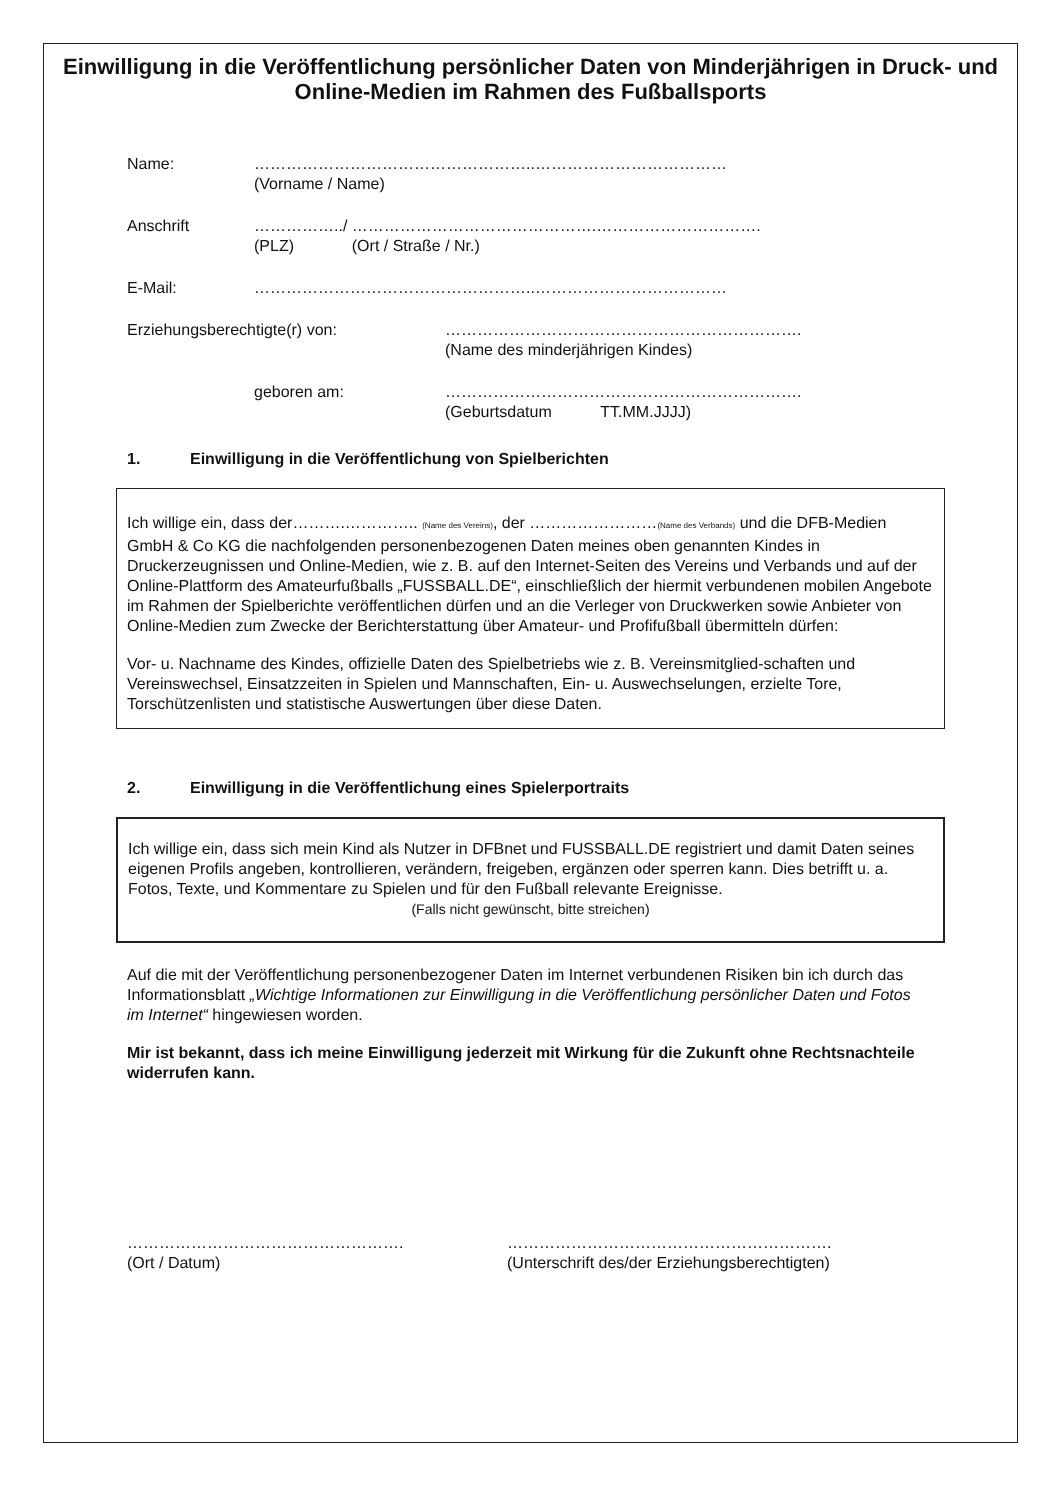Einwilligung in die Veröffentlichung persönlicher Daten von Minderjährigen in Druck- und Online-Medien im Rahmen des Fußballsports
Name: ……………………………………………..………………………………
(Vorname / Name)
Anschrift ……………../ ……………………………………….………………………….
(PLZ) (Ort / Straße / Nr.)
E-Mail: ……………………………………………..………………………………
Erziehungsberechtigte(r) von: ………………………………………………………….
(Name des minderjährigen Kindes)
geboren am: ………………………………………………………….
(Geburtsdatum TT.MM.JJJJ)
1. Einwilligung in die Veröffentlichung von Spielberichten
Ich willige ein, dass der……….………….. (Name des Vereins), der ……………………(Name des Verbands) und die DFB-Medien GmbH & Co KG die nachfolgenden personenbezogenen Daten meines oben genannten Kindes in Druckerzeugnissen und Online-Medien, wie z. B. auf den Internet-Seiten des Vereins und Verbands und auf der Online-Plattform des Amateurfußballs „FUSSBALL.DE“, einschließlich der hiermit verbundenen mobilen Angebote im Rahmen der Spielberichte veröffentlichen dürfen und an die Verleger von Druckwerken sowie Anbieter von Online-Medien zum Zwecke der Berichterstattung über Amateur- und Profifußball übermitteln dürfen:
Vor- u. Nachname des Kindes, offizielle Daten des Spielbetriebs wie z. B. Vereinsmitglied-schaften und Vereinswechsel, Einsatzzeiten in Spielen und Mannschaften, Ein- u. Auswechselungen, erzielte Tore, Torschützenlisten und statistische Auswertungen über diese Daten.
2. Einwilligung in die Veröffentlichung eines Spielerportraits
Ich willige ein, dass sich mein Kind als Nutzer in DFBnet und FUSSBALL.DE registriert und damit Daten seines eigenen Profils angeben, kontrollieren, verändern, freigeben, ergänzen oder sperren kann. Dies betrifft u. a. Fotos, Texte, und Kommentare zu Spielen und für den Fußball relevante Ereignisse.
(Falls nicht gewünscht, bitte streichen)
Auf die mit der Veröffentlichung personenbezogener Daten im Internet verbundenen Risiken bin ich durch das Informationsblatt „Wichtige Informationen zur Einwilligung in die Veröffentlichung persönlicher Daten und Fotos im Internet“ hingewiesen worden.
Mir ist bekannt, dass ich meine Einwilligung jederzeit mit Wirkung für die Zukunft ohne Rechtsnachteile widerrufen kann.
…………………………………………….
(Ort / Datum)
…………………………………………………….
(Unterschrift des/der Erziehungsberechtigten)